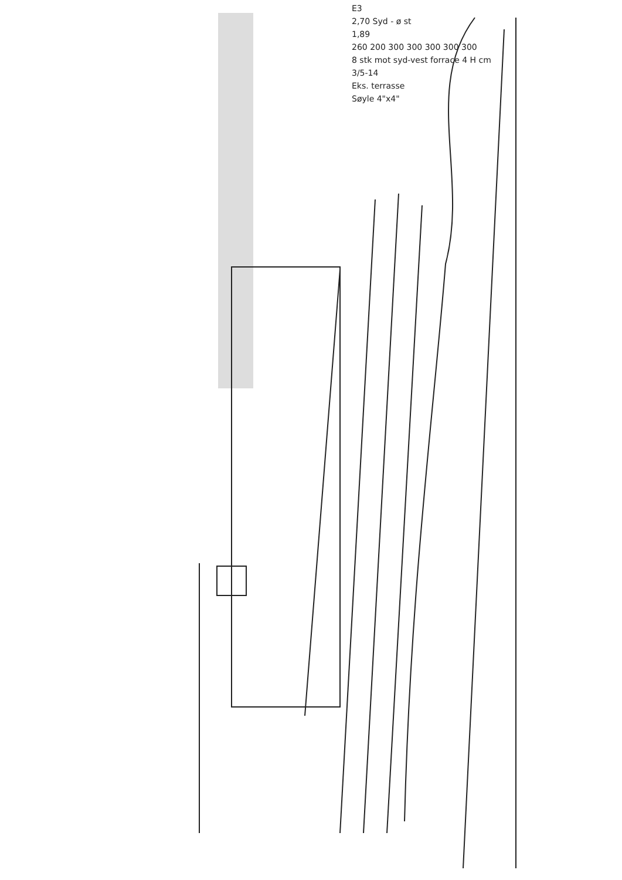E3
2,70 Syd - ø st
1,89
260 200 300 300 300 300 300
8 stk mot syd-vest forrace 4 H cm
3/5-14
Eks. terrasse
Søyle 4"x4"